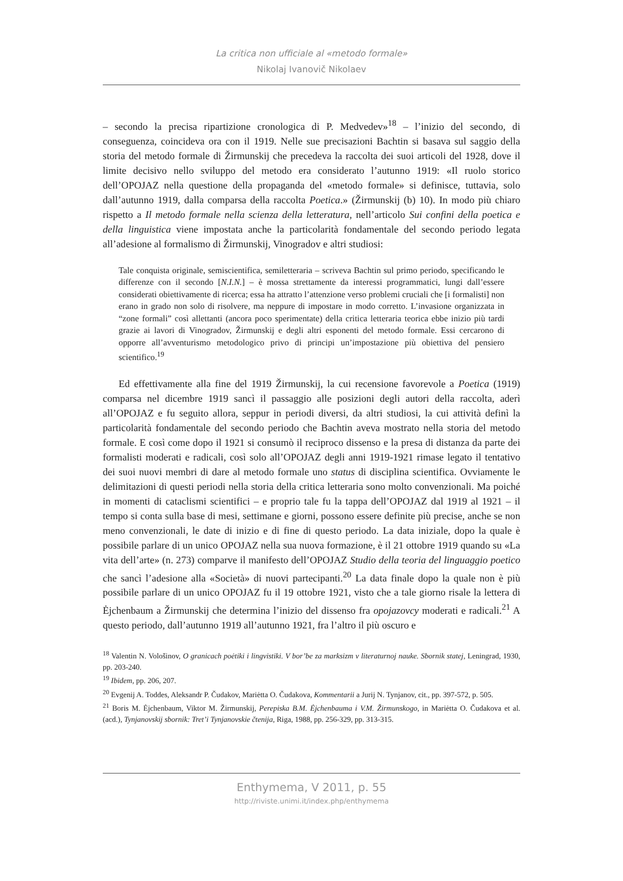La critica non ufficiale al «metodo formale»
Nikolaj Ivanovič Nikolaev
– secondo la precisa ripartizione cronologica di P. Medvedev»<sup>18</sup> – l’inizio del secondo, di conseguenza, coincideva ora con il 1919. Nelle sue precisazioni Bachtin si basava sul saggio della storia del metodo formale di Žirmunskij che precedeva la raccolta dei suoi articoli del 1928, dove il limite decisivo nello sviluppo del metodo era considerato l’autunno 1919: «Il ruolo storico dell’OPOJAZ nella questione della propaganda del «metodo formale» si definisce, tuttavia, solo dall’autunno 1919, dalla comparsa della raccolta Poetica.» (Žirmunskij (b) 10). In modo più chiaro rispetto a Il metodo formale nella scienza della letteratura, nell’articolo Sui confini della poetica e della linguistica viene impostata anche la particolarità fondamentale del secondo periodo legata all’adesione al formalismo di Žirmunskij, Vinogradov e altri studiosi:
Tale conquista originale, semiscientifica, semiletteraria – scriveva Bachtin sul primo periodo, specificando le differenze con il secondo [N.I.N.] – è mossa strettamente da interessi programmatici, lungi dall’essere considerati obiettivamente di ricerca; essa ha attratto l’attenzione verso problemi cruciali che [i formalisti] non erano in grado non solo di risolvere, ma neppure di impostare in modo corretto. L’invasione organizzata in “zone formali” così allettanti (ancora poco sperimentate) della critica letteraria teorica ebbe inizio più tardi grazie ai lavori di Vinogradov, Žirmunskij e degli altri esponenti del metodo formale. Essi cercarono di opporre all’avventurismo metodologico privo di principi un’impostazione più obiettiva del pensiero scientifico.<sup>19</sup>
Ed effettivamente alla fine del 1919 Žirmunskij, la cui recensione favorevole a Poetica (1919) comparsa nel dicembre 1919 sancì il passaggio alle posizioni degli autori della raccolta, aderì all’OPOJAZ e fu seguito allora, seppur in periodi diversi, da altri studiosi, la cui attività definì la particolarità fondamentale del secondo periodo che Bachtin aveva mostrato nella storia del metodo formale. E così come dopo il 1921 si consumò il reciproco dissenso e la presa di distanza da parte dei formalisti moderati e radicali, così solo all’OPOJAZ degli anni 1919-1921 rimase legato il tentativo dei suoi nuovi membri di dare al metodo formale uno status di disciplina scientifica. Ovviamente le delimitazioni di questi periodi nella storia della critica letteraria sono molto convenzionali. Ma poiché in momenti di cataclismi scientifici – e proprio tale fu la tappa dell’OPOJAZ dal 1919 al 1921 – il tempo si conta sulla base di mesi, settimane e giorni, possono essere definite più precise, anche se non meno convenzionali, le date di inizio e di fine di questo periodo. La data iniziale, dopo la quale è possibile parlare di un unico OPOJAZ nella sua nuova formazione, è il 21 ottobre 1919 quando su «La vita dell’arte» (n. 273) comparve il manifesto dell’OPOJAZ Studio della teoria del linguaggio poetico che sancì l’adesione alla «Società» di nuovi partecipanti.<sup>20</sup> La data finale dopo la quale non è più possibile parlare di un unico OPOJAZ fu il 19 ottobre 1921, visto che a tale giorno risale la lettera di Ėjchenbaum a Žirmunskij che determina l’inizio del dissenso fra opojazovcy moderati e radicali.<sup>21</sup> A questo periodo, dall’autunno 1919 all’autunno 1921, fra l’altro il più oscuro e
<sup>18</sup> Valentin N. Vološinov, O granicach poėtiki i lingvistiki. V bor’be za marksizm v literaturnoj nauke. Sbornik statej, Leningrad, 1930, pp. 203-240.
<sup>19</sup> Ibidem, pp. 206, 207.
<sup>20</sup> Evgenij A. Toddes, Aleksandr P. Čudakov, Mariėtta O. Čudakova, Kommentarii a Jurij N. Tynjanov, cit., pp. 397-572, p. 505.
<sup>21</sup> Boris M. Ėjchenbaum, Viktor M. Žirmunskij, Perepiska B.M. Ėjchenbauma i V.M. Žirmunskogo, in Mariėtta O. Čudakova et al. (acd.), Tynjanovskij sbornik: Tret’i Tynjanovskie čtenija, Riga, 1988, pp. 256-329, pp. 313-315.
Enthymema, V 2011, p. 55
http://riviste.unimi.it/index.php/enthymema